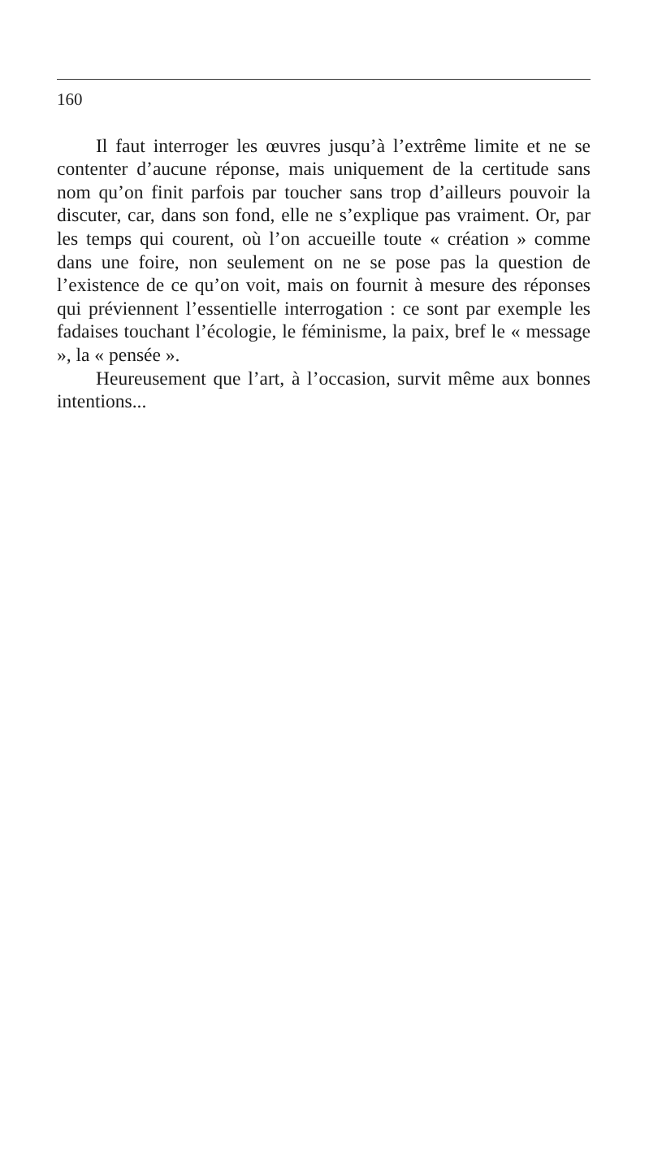160
Il faut interroger les œuvres jusqu’à l’extrême limite et ne se contenter d’aucune réponse, mais uniquement de la certitude sans nom qu’on finit parfois par toucher sans trop d’ailleurs pouvoir la discuter, car, dans son fond, elle ne s’explique pas vraiment. Or, par les temps qui courent, où l’on accueille toute « création » comme dans une foire, non seulement on ne se pose pas la question de l’existence de ce qu’on voit, mais on fournit à mesure des réponses qui préviennent l’essentielle interrogation : ce sont par exemple les fadaises touchant l’écologie, le féminisme, la paix, bref le « message », la « pensée ».
Heureusement que l’art, à l’occasion, survit même aux bonnes intentions...